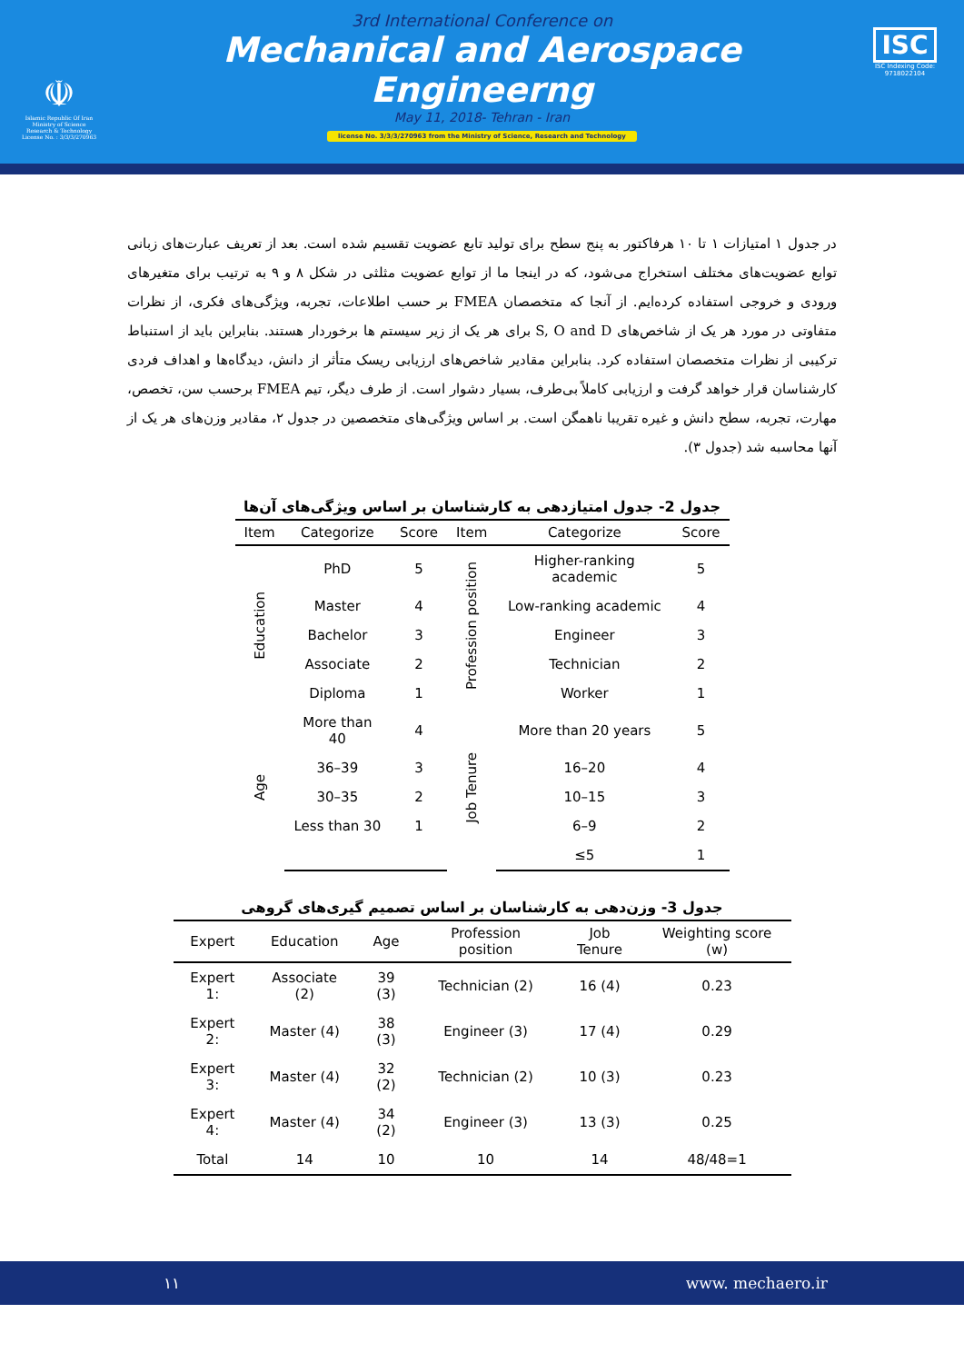☫
Islamic Republic Of Iran
Ministry of Science
Research & Technology
License No. : 3/3/3/270963
3rd International Conference on
Mechanical and Aerospace Engineerng
May 11, 2018- Tehran - Iran
license No. 3/3/3/270963 from the Ministry of Science, Research and Technology
ISC
ISC Indexing Code:
9718022104
در جدول ۱ امتیازات ۱ تا ۱۰ هرفاکتور به پنج سطح برای تولید تابع عضویت تقسیم شده است. بعد از تعریف عبارت‌های زبانی توابع عضویت‌های مختلف استخراج می‌شود، که در اینجا ما از توابع عضویت مثلثی در شکل ۸ و ۹ به ترتیب برای متغیرهای ورودی و خروجی استفاده کرده‌ایم. از آنجا که متخصصان FMEA بر حسب اطلاعات، تجربه، ویژگی‌های فکری، از نظرات متفاوتی در مورد هر یک از شاخص‌های S, O and D برای هر یک از زیر سیستم ها برخوردار هستند. بنابراین باید از استنباط ترکیبی از نظرات متخصصان استفاده کرد. بنابراین مقادیر شاخص‌های ارزیابی ریسک متأثر از دانش، دیدگاه‌ها و اهداف فردی کارشناسان قرار خواهد گرفت و ارزیابی کاملاً بی‌طرف، بسیار دشوار است. از طرف دیگر، تیم FMEA برحسب سن، تخصص، مهارت، تجربه، سطح دانش و غیره تقریبا ناهمگن است. بر اساس ویژگی‌های متخصصین در جدول ۲، مقادیر وزن‌های هر یک از آنها محاسبه شد (جدول ۳).
جدول 2- جدول امتیازدهی به کارشناسان بر اساس ویژگی‌های آن‌ها
| Item | Categorize | Score | Item | Categorize | Score |
| --- | --- | --- | --- | --- | --- |
| Education | PhD | 5 | Profession position | Higher-ranking academic | 5 |
| | Master | 4 | | Low-ranking academic | 4 |
| | Bachelor | 3 | | Engineer | 3 |
| | Associate | 2 | | Technician | 2 |
| | Diploma | 1 | | Worker | 1 |
| Age | More than 40 | 4 | Job Tenure | More than 20 years | 5 |
| | 36–39 | 3 | | 16–20 | 4 |
| | 30–35 | 2 | | 10–15 | 3 |
| | Less than 30 | 1 | | 6–9 | 2 |
| | | | | ≤5 | 1 |
جدول 3- وزن‌دهی به کارشناسان بر اساس تصمیم گیری‌های گروهی
| Expert | Education | Age | Profession position | Job Tenure | Weighting score (w) |
| --- | --- | --- | --- | --- | --- |
| Expert 1: | Associate (2) | 39 (3) | Technician (2) | 16 (4) | 0.23 |
| Expert 2: | Master (4) | 38 (3) | Engineer (3) | 17 (4) | 0.29 |
| Expert 3: | Master (4) | 32 (2) | Technician (2) | 10 (3) | 0.23 |
| Expert 4: | Master (4) | 34 (2) | Engineer (3) | 13 (3) | 0.25 |
| Total | 14 | 10 | 10 | 14 | 48/48=1 |
۱۱ www. mechaero.ir